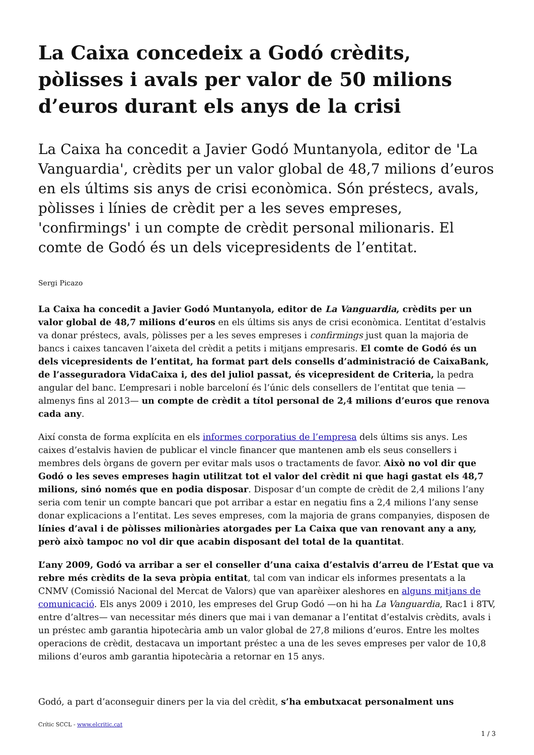La Caixa concedeix a Godó crèdits, pòlisses i avals per valor de 50 milions d’euros durant els anys de la crisi
La Caixa ha concedit a Javier Godó Muntanyola, editor de 'La Vanguardia', crèdits per un valor global de 48,7 milions d’euros en els últims sis anys de crisi econòmica. Són préstecs, avals, pòlisses i línies de crèdit per a les seves empreses, 'confirmings' i un compte de crèdit personal milionaris. El comte de Godó és un dels vicepresidents de l’entitat.
Sergi Picazo
La Caixa ha concedit a Javier Godó Muntanyola, editor de La Vanguardia, crèdits per un valor global de 48,7 milions d’euros en els últims sis anys de crisi econòmica. L’entitat d’estalvis va donar préstecs, avals, pòlisses per a les seves empreses i confirmings just quan la majoria de bancs i caixes tancaven l’aixeta del crèdit a petits i mitjans empresaris. El comte de Godó és un dels vicepresidents de l’entitat, ha format part dels consells d’administració de CaixaBank, de l’asseguradora VidaCaixa i, des del juliol passat, és vicepresident de Criteria, la pedra angular del banc. L’empresari i noble barceloní és l’únic dels consellers de l’entitat que tenia —almenys fins al 2013— un compte de crèdit a títol personal de 2,4 milions d’euros que renova cada any.
Així consta de forma explícita en els informes corporatius de l’empresa dels últims sis anys. Les caixes d’estalvis havien de publicar el vincle financer que mantenen amb els seus consellers i membres dels òrgans de govern per evitar mals usos o tractaments de favor. Això no vol dir que Godó o les seves empreses hagin utilitzat tot el valor del crèdit ni que hagi gastat els 48,7 milions, sinó només que en podia disposar. Disposar d’un compte de crèdit de 2,4 milions l’any seria com tenir un compte bancari que pot arribar a estar en negatiu fins a 2,4 milions l’any sense donar explicacions a l’entitat. Les seves empreses, com la majoria de grans companyies, disposen de línies d’aval i de pòlisses milionàries atorgades per La Caixa que van renovant any a any, però això tampoc no vol dir que acabin disposant del total de la quantitat.
L’any 2009, Godó va arribar a ser el conseller d’una caixa d’estalvis d’arreu de l’Estat que va rebre més crèdits de la seva pròpia entitat, tal com van indicar els informes presentats a la CNMV (Comissió Nacional del Mercat de Valors) que van aparèixer aleshores en alguns mitjans de comunicació. Els anys 2009 i 2010, les empreses del Grup Godó —on hi ha La Vanguardia, Rac1 i 8TV, entre d’altres— van necessitar més diners que mai i van demanar a l’entitat d’estalvis crèdits, avals i un préstec amb garantia hipotecària amb un valor global de 27,8 milions d’euros. Entre les moltes operacions de crèdit, destacava un important préstec a una de les seves empreses per valor de 10,8 milions d’euros amb garantia hipotecària a retornar en 15 anys.
Godó, a part d’aconseguir diners per la via del crèdit, s’ha embutxacat personalment uns
Crític SCCL - www.elcritic.cat
1 / 3